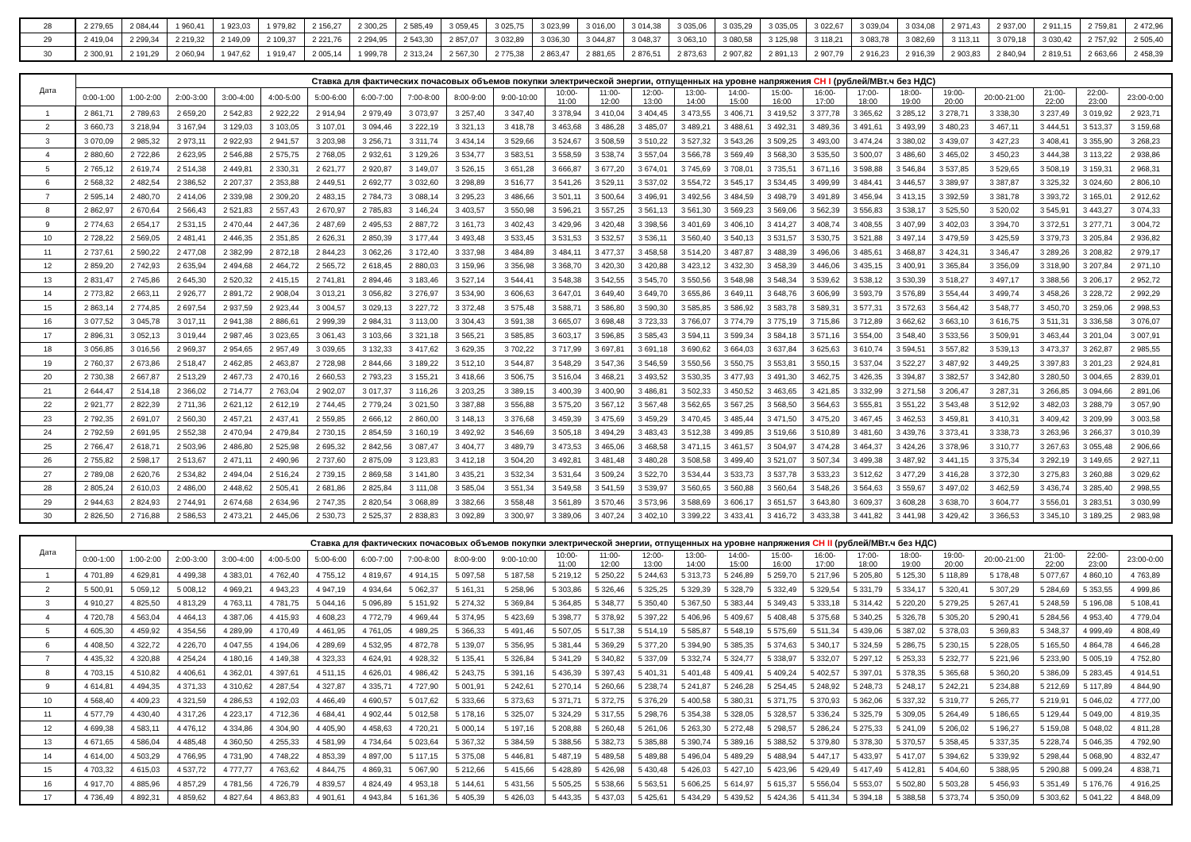| 28 | 2 279,65 | 2 084,44 | 1 960,41 | 1 923,03 | 1 979,82 | 2 156,27 | 2 300,25 | 2 585,49 | 3 059,45 | 3 025,75 | 3 023,99 | 3 016,00 | 3 014,38 | 3 035,06 | 3 035,29 | 3 035,05 | 3 022,67 | 3 039,04 | 3 034,08 | 2 971,43 | 2 937,00 | 2 911,15 | 2 759,81 | 2 472,96 |
| 29 | 2 419,04 | 2 299,34 | 2 219,32 | 2 149,09 | 2 109,37 | 2 221,76 | 2 294,95 | 2 543,30 | 2 857,07 | 3 032,89 | 3 036,30 | 3 044,87 | 3 048,37 | 3 063,10 | 3 080,58 | 3 125,98 | 3 118,21 | 3 083,78 | 3 082,69 | 3 113,11 | 3 079,18 | 3 030,42 | 2 757,92 | 2 505,40 |
| 30 | 2 300,91 | 2 191,29 | 2 060,94 | 1 947,62 | 1 919,47 | 2 005,14 | 1 999,78 | 2 313,24 | 2 567,30 | 2 775,38 | 2 863,47 | 2 881,65 | 2 876,51 | 2 873,63 | 2 907,82 | 2 891,13 | 2 907,79 | 2 916,23 | 2 916,39 | 2 903,83 | 2 840,94 | 2 819,51 | 2 663,66 | 2 458,39 |
| Дата | Ставка для фактических почасовых объемов покупки электрической энергии, отпущенных на уровне напряжения СН I (рублей/МВт.ч без НДС) | | | | | | | | | | | | | | | | | | | | | | | |
| --- | --- | --- | --- | --- | --- | --- | --- | --- | --- | --- | --- | --- | --- | --- | --- | --- | --- | --- | --- | --- | --- | --- | --- | --- |
| | 0:00-1:00 | 1:00-2:00 | 2:00-3:00 | 3:00-4:00 | 4:00-5:00 | 5:00-6:00 | 6:00-7:00 | 7:00-8:00 | 8:00-9:00 | 9:00-10:00 | 10:00- 11:00 | 11:00- 12:00 | 12:00- 13:00 | 13:00- 14:00 | 14:00- 15:00 | 15:00- 16:00 | 16:00- 17:00 | 17:00- 18:00 | 18:00- 19:00 | 19:00- 20:00 | 20:00-21:00 | 21:00- 22:00 | 22:00- 23:00 | 23:00-0:00 |
| 1 | 2 861,71 | 2 789,63 | 2 659,20 | 2 542,83 | 2 922,22 | 2 914,94 | 2 979,49 | 3 073,97 | 3 257,40 | 3 347,40 | 3 378,94 | 3 410,04 | 3 404,45 | 3 473,55 | 3 406,71 | 3 419,52 | 3 377,78 | 3 365,62 | 3 285,12 | 3 278,71 | 3 338,30 | 3 237,49 | 3 019,92 | 2 923,71 |
| 2 | 3 660,73 | 3 218,94 | 3 167,94 | 3 129,03 | 3 103,05 | 3 107,01 | 3 094,46 | 3 222,19 | 3 321,13 | 3 418,78 | 3 463,68 | 3 486,28 | 3 485,07 | 3 489,21 | 3 488,61 | 3 492,31 | 3 489,36 | 3 491,61 | 3 493,99 | 3 480,23 | 3 467,11 | 3 444,51 | 3 513,37 | 3 159,68 |
| 3 | 3 070,09 | 2 985,32 | 2 973,11 | 2 922,93 | 2 941,57 | 3 203,98 | 3 256,71 | 3 311,74 | 3 434,14 | 3 529,66 | 3 524,67 | 3 508,59 | 3 510,22 | 3 527,32 | 3 543,26 | 3 509,25 | 3 493,00 | 3 474,24 | 3 380,02 | 3 439,07 | 3 427,23 | 3 408,41 | 3 355,90 | 3 268,23 |
| 4 | 2 880,60 | 2 722,86 | 2 623,95 | 2 546,88 | 2 575,75 | 2 768,05 | 2 932,61 | 3 129,26 | 3 534,77 | 3 583,51 | 3 558,59 | 3 538,74 | 3 557,04 | 3 566,78 | 3 569,49 | 3 568,30 | 3 535,50 | 3 500,07 | 3 486,60 | 3 465,02 | 3 450,23 | 3 444,38 | 3 113,22 | 2 938,86 |
| 5 | 2 765,12 | 2 619,74 | 2 514,38 | 2 449,81 | 2 330,31 | 2 621,77 | 2 920,87 | 3 149,07 | 3 526,15 | 3 651,28 | 3 666,87 | 3 677,20 | 3 674,01 | 3 745,69 | 3 708,01 | 3 735,51 | 3 671,16 | 3 598,88 | 3 546,84 | 3 537,85 | 3 529,65 | 3 508,19 | 3 159,31 | 2 968,31 |
| 6 | 2 568,32 | 2 482,54 | 2 386,52 | 2 207,37 | 2 353,88 | 2 449,51 | 2 692,77 | 3 032,60 | 3 298,89 | 3 516,77 | 3 541,26 | 3 529,11 | 3 537,02 | 3 554,72 | 3 545,17 | 3 534,45 | 3 499,99 | 3 484,41 | 3 446,57 | 3 389,97 | 3 387,87 | 3 325,32 | 3 024,60 | 2 806,10 |
| 7 | 2 595,14 | 2 480,70 | 2 414,06 | 2 339,98 | 2 309,20 | 2 483,15 | 2 784,73 | 3 088,14 | 3 295,23 | 3 486,66 | 3 501,11 | 3 500,64 | 3 496,91 | 3 492,56 | 3 484,59 | 3 498,79 | 3 491,89 | 3 456,94 | 3 413,15 | 3 392,59 | 3 381,78 | 3 393,72 | 3 165,01 | 2 912,62 |
| 8 | 2 862,97 | 2 670,64 | 2 566,43 | 2 521,83 | 2 557,43 | 2 670,97 | 2 785,83 | 3 146,24 | 3 403,57 | 3 550,98 | 3 596,21 | 3 557,25 | 3 561,13 | 3 561,30 | 3 569,23 | 3 569,06 | 3 562,39 | 3 556,83 | 3 538,17 | 3 525,50 | 3 520,02 | 3 545,91 | 3 443,27 | 3 074,33 |
| 9 | 2 774,63 | 2 654,17 | 2 531,15 | 2 470,44 | 2 447,36 | 2 487,69 | 2 495,53 | 2 887,72 | 3 161,73 | 3 402,43 | 3 429,96 | 3 420,48 | 3 398,56 | 3 401,69 | 3 406,10 | 3 414,27 | 3 408,74 | 3 408,55 | 3 407,99 | 3 402,03 | 3 394,70 | 3 372,51 | 3 277,71 | 3 004,72 |
| 10 | 2 728,22 | 2 569,05 | 2 481,41 | 2 446,35 | 2 351,85 | 2 626,31 | 2 850,39 | 3 177,44 | 3 493,48 | 3 533,45 | 3 531,53 | 3 532,57 | 3 536,11 | 3 560,40 | 3 540,13 | 3 531,57 | 3 530,75 | 3 521,88 | 3 497,14 | 3 479,59 | 3 425,59 | 3 379,73 | 3 205,84 | 2 936,82 |
| 11 | 2 737,61 | 2 590,22 | 2 477,08 | 2 382,99 | 2 872,18 | 2 844,23 | 3 062,26 | 3 172,40 | 3 337,98 | 3 484,89 | 3 484,11 | 3 477,37 | 3 458,58 | 3 514,20 | 3 487,87 | 3 488,39 | 3 496,06 | 3 485,61 | 3 468,87 | 3 424,31 | 3 346,47 | 3 289,26 | 3 208,82 | 2 979,17 |
| 12 | 2 859,20 | 2 742,93 | 2 635,94 | 2 494,68 | 2 464,72 | 2 565,72 | 2 618,45 | 2 880,03 | 3 159,96 | 3 356,98 | 3 368,70 | 3 420,30 | 3 420,88 | 3 423,12 | 3 432,30 | 3 458,39 | 3 446,06 | 3 435,15 | 3 400,91 | 3 365,84 | 3 356,09 | 3 318,90 | 3 207,84 | 2 971,10 |
| 13 | 2 831,47 | 2 745,86 | 2 645,30 | 2 520,32 | 2 415,15 | 2 741,81 | 2 894,46 | 3 183,46 | 3 527,14 | 3 544,41 | 3 548,38 | 3 542,55 | 3 545,70 | 3 550,56 | 3 548,98 | 3 548,34 | 3 539,62 | 3 538,12 | 3 530,39 | 3 518,27 | 3 497,17 | 3 388,56 | 3 206,17 | 2 952,72 |
| 14 | 2 773,82 | 2 663,11 | 2 926,77 | 2 891,72 | 2 908,04 | 3 013,21 | 3 056,82 | 3 276,97 | 3 534,90 | 3 606,63 | 3 647,01 | 3 649,40 | 3 649,70 | 3 655,86 | 3 649,11 | 3 648,76 | 3 606,99 | 3 593,79 | 3 576,89 | 3 554,44 | 3 499,74 | 3 458,26 | 3 228,72 | 2 992,29 |
| 15 | 2 863,14 | 2 774,85 | 2 697,54 | 2 937,59 | 2 923,44 | 3 004,57 | 3 029,13 | 3 227,72 | 3 372,48 | 3 575,48 | 3 588,71 | 3 586,80 | 3 590,30 | 3 585,85 | 3 586,92 | 3 583,78 | 3 589,31 | 3 577,31 | 3 572,63 | 3 564,42 | 3 548,77 | 3 450,70 | 3 259,06 | 2 998,53 |
| 16 | 3 077,52 | 3 045,78 | 3 017,11 | 2 941,38 | 2 886,61 | 2 999,39 | 2 984,31 | 3 113,00 | 3 304,43 | 3 591,38 | 3 665,07 | 3 698,48 | 3 723,33 | 3 766,07 | 3 774,79 | 3 775,19 | 3 715,86 | 3 712,89 | 3 662,62 | 3 663,10 | 3 616,75 | 3 511,31 | 3 336,58 | 3 076,07 |
| 17 | 2 896,31 | 3 052,13 | 3 019,44 | 2 987,46 | 3 023,65 | 3 061,43 | 3 103,66 | 3 321,18 | 3 565,21 | 3 585,85 | 3 603,17 | 3 596,85 | 3 585,43 | 3 594,11 | 3 599,34 | 3 584,18 | 3 571,16 | 3 554,00 | 3 548,40 | 3 533,56 | 3 509,91 | 3 463,44 | 3 201,04 | 3 007,91 |
| 18 | 3 056,85 | 3 016,56 | 2 969,37 | 2 954,65 | 2 957,49 | 3 039,65 | 3 132,33 | 3 417,62 | 3 629,35 | 3 702,22 | 3 717,99 | 3 697,81 | 3 691,18 | 3 690,62 | 3 664,03 | 3 637,84 | 3 625,63 | 3 610,74 | 3 594,51 | 3 557,82 | 3 539,13 | 3 473,37 | 3 262,87 | 2 985,55 |
| 19 | 2 760,37 | 2 673,86 | 2 518,47 | 2 462,85 | 2 463,87 | 2 728,98 | 2 844,66 | 3 189,22 | 3 512,10 | 3 544,87 | 3 548,29 | 3 547,36 | 3 546,59 | 3 550,56 | 3 550,75 | 3 553,81 | 3 550,15 | 3 537,04 | 3 522,27 | 3 487,92 | 3 449,25 | 3 397,83 | 3 201,23 | 2 924,81 |
| 20 | 2 730,38 | 2 667,87 | 2 513,29 | 2 467,73 | 2 470,16 | 2 660,53 | 2 793,23 | 3 155,21 | 3 418,66 | 3 506,75 | 3 516,04 | 3 468,21 | 3 493,52 | 3 530,35 | 3 477,93 | 3 491,30 | 3 462,75 | 3 426,35 | 3 394,87 | 3 382,57 | 3 342,80 | 3 280,50 | 3 004,65 | 2 839,01 |
| 21 | 2 644,47 | 2 514,18 | 2 366,02 | 2 714,77 | 2 763,04 | 2 902,07 | 3 017,37 | 3 116,26 | 3 203,25 | 3 389,15 | 3 400,39 | 3 400,90 | 3 486,81 | 3 502,33 | 3 450,52 | 3 463,65 | 3 421,85 | 3 332,99 | 3 271,58 | 3 206,47 | 3 287,31 | 3 266,85 | 3 094,66 | 2 891,06 |
| 22 | 2 921,77 | 2 822,39 | 2 711,36 | 2 621,12 | 2 612,19 | 2 744,45 | 2 779,24 | 3 021,50 | 3 387,88 | 3 556,88 | 3 575,20 | 3 567,12 | 3 567,48 | 3 562,65 | 3 567,25 | 3 568,50 | 3 564,63 | 3 555,81 | 3 551,22 | 3 543,48 | 3 512,92 | 3 482,03 | 3 288,79 | 3 057,90 |
| 23 | 2 792,35 | 2 691,07 | 2 560,30 | 2 457,21 | 2 437,41 | 2 559,85 | 2 666,12 | 2 860,00 | 3 148,13 | 3 376,68 | 3 459,39 | 3 475,69 | 3 459,29 | 3 470,45 | 3 485,44 | 3 471,50 | 3 475,20 | 3 467,45 | 3 462,53 | 3 459,81 | 3 410,31 | 3 409,42 | 3 209,99 | 3 003,58 |
| 24 | 2 792,59 | 2 691,95 | 2 552,38 | 2 470,94 | 2 479,84 | 2 730,15 | 2 854,59 | 3 160,19 | 3 492,92 | 3 546,69 | 3 505,18 | 3 494,29 | 3 483,43 | 3 512,38 | 3 499,85 | 3 519,66 | 3 510,89 | 3 481,60 | 3 439,76 | 3 373,41 | 3 338,73 | 3 263,96 | 3 266,37 | 3 010,39 |
| 25 | 2 766,47 | 2 618,71 | 2 503,96 | 2 486,80 | 2 525,98 | 2 695,32 | 2 842,56 | 3 087,47 | 3 404,77 | 3 489,79 | 3 473,53 | 3 465,06 | 3 468,58 | 3 471,15 | 3 461,57 | 3 504,97 | 3 474,28 | 3 464,37 | 3 424,26 | 3 378,96 | 3 310,77 | 3 267,63 | 3 055,48 | 2 906,66 |
| 26 | 2 755,82 | 2 598,17 | 2 513,67 | 2 471,11 | 2 490,96 | 2 737,60 | 2 875,09 | 3 123,83 | 3 412,18 | 3 504,20 | 3 492,81 | 3 481,48 | 3 480,28 | 3 508,58 | 3 499,40 | 3 521,07 | 3 507,34 | 3 499,38 | 3 487,92 | 3 441,15 | 3 375,34 | 3 292,19 | 3 149,65 | 2 927,11 |
| 27 | 2 789,08 | 2 620,76 | 2 534,82 | 2 494,04 | 2 516,24 | 2 739,15 | 2 869,58 | 3 141,80 | 3 435,21 | 3 532,34 | 3 531,64 | 3 509,24 | 3 522,70 | 3 534,44 | 3 533,73 | 3 537,78 | 3 533,23 | 3 512,62 | 3 477,29 | 3 416,28 | 3 372,30 | 3 275,83 | 3 260,88 | 3 029,62 |
| 28 | 2 805,24 | 2 610,03 | 2 486,00 | 2 448,62 | 2 505,41 | 2 681,86 | 2 825,84 | 3 111,08 | 3 585,04 | 3 551,34 | 3 549,58 | 3 541,59 | 3 539,97 | 3 560,65 | 3 560,88 | 3 560,64 | 3 548,26 | 3 564,63 | 3 559,67 | 3 497,02 | 3 462,59 | 3 436,74 | 3 285,40 | 2 998,55 |
| 29 | 2 944,63 | 2 824,93 | 2 744,91 | 2 674,68 | 2 634,96 | 2 747,35 | 2 820,54 | 3 068,89 | 3 382,66 | 3 558,48 | 3 561,89 | 3 570,46 | 3 573,96 | 3 588,69 | 3 606,17 | 3 651,57 | 3 643,80 | 3 609,37 | 3 608,28 | 3 638,70 | 3 604,77 | 3 556,01 | 3 283,51 | 3 030,99 |
| 30 | 2 826,50 | 2 716,88 | 2 586,53 | 2 473,21 | 2 445,06 | 2 530,73 | 2 525,37 | 2 838,83 | 3 092,89 | 3 300,97 | 3 389,06 | 3 407,24 | 3 402,10 | 3 399,22 | 3 433,41 | 3 416,72 | 3 433,38 | 3 441,82 | 3 441,98 | 3 429,42 | 3 366,53 | 3 345,10 | 3 189,25 | 2 983,98 |
| Дата | Ставка для фактических почасовых объемов покупки электрической энергии, отпущенных на уровне напряжения СН II (рублей/МВт.ч без НДС) | | | | | | | | | | | | | | | | | | | | | | | |
| --- | --- | --- | --- | --- | --- | --- | --- | --- | --- | --- | --- | --- | --- | --- | --- | --- | --- | --- | --- | --- | --- | --- | --- | --- |
| | 0:00-1:00 | 1:00-2:00 | 2:00-3:00 | 3:00-4:00 | 4:00-5:00 | 5:00-6:00 | 6:00-7:00 | 7:00-8:00 | 8:00-9:00 | 9:00-10:00 | 10:00- 11:00 | 11:00- 12:00 | 12:00- 13:00 | 13:00- 14:00 | 14:00- 15:00 | 15:00- 16:00 | 16:00- 17:00 | 17:00- 18:00 | 18:00- 19:00 | 19:00- 20:00 | 20:00-21:00 | 21:00- 22:00 | 22:00- 23:00 | 23:00-0:00 |
| 1 | 4 701,89 | 4 629,81 | 4 499,38 | 4 383,01 | 4 762,40 | 4 755,12 | 4 819,67 | 4 914,15 | 5 097,58 | 5 187,58 | 5 219,12 | 5 250,22 | 5 244,63 | 5 313,73 | 5 246,89 | 5 259,70 | 5 217,96 | 5 205,80 | 5 125,30 | 5 118,89 | 5 178,48 | 5 077,67 | 4 860,10 | 4 763,89 |
| 2 | 5 500,91 | 5 059,12 | 5 008,12 | 4 969,21 | 4 943,23 | 4 947,19 | 4 934,64 | 5 062,37 | 5 161,31 | 5 258,96 | 5 303,86 | 5 326,46 | 5 325,25 | 5 329,39 | 5 328,79 | 5 332,49 | 5 329,54 | 5 331,79 | 5 334,17 | 5 320,41 | 5 307,29 | 5 284,69 | 5 353,55 | 4 999,86 |
| 3 | 4 910,27 | 4 825,50 | 4 813,29 | 4 763,11 | 4 781,75 | 5 044,16 | 5 096,89 | 5 151,92 | 5 274,32 | 5 369,84 | 5 364,85 | 5 348,77 | 5 350,40 | 5 367,50 | 5 383,44 | 5 349,43 | 5 333,18 | 5 314,42 | 5 220,20 | 5 279,25 | 5 267,41 | 5 248,59 | 5 196,08 | 5 108,41 |
| 4 | 4 720,78 | 4 563,04 | 4 464,13 | 4 387,06 | 4 415,93 | 4 608,23 | 4 772,79 | 4 969,44 | 5 374,95 | 5 423,69 | 5 398,77 | 5 378,92 | 5 397,22 | 5 406,96 | 5 409,67 | 5 408,48 | 5 375,68 | 5 340,25 | 5 326,78 | 5 305,20 | 5 290,41 | 5 284,56 | 4 953,40 | 4 779,04 |
| 5 | 4 605,30 | 4 459,92 | 4 354,56 | 4 289,99 | 4 170,49 | 4 461,95 | 4 761,05 | 4 989,25 | 5 366,33 | 5 491,46 | 5 507,05 | 5 517,38 | 5 514,19 | 5 585,87 | 5 548,19 | 5 575,69 | 5 511,34 | 5 439,06 | 5 387,02 | 5 378,03 | 5 369,83 | 5 348,37 | 4 999,49 | 4 808,49 |
| 6 | 4 408,50 | 4 322,72 | 4 226,70 | 4 047,55 | 4 194,06 | 4 289,69 | 4 532,95 | 4 872,78 | 5 139,07 | 5 356,95 | 5 381,44 | 5 369,29 | 5 377,20 | 5 394,90 | 5 385,35 | 5 374,63 | 5 340,17 | 5 324,59 | 5 286,75 | 5 230,15 | 5 228,05 | 5 165,50 | 4 864,78 | 4 646,28 |
| 7 | 4 435,32 | 4 320,88 | 4 254,24 | 4 180,16 | 4 149,38 | 4 323,33 | 4 624,91 | 4 928,32 | 5 135,41 | 5 326,84 | 5 341,29 | 5 340,82 | 5 337,09 | 5 332,74 | 5 324,77 | 5 338,97 | 5 332,07 | 5 297,12 | 5 253,33 | 5 232,77 | 5 221,96 | 5 233,90 | 5 005,19 | 4 752,80 |
| 8 | 4 703,15 | 4 510,82 | 4 406,61 | 4 362,01 | 4 397,61 | 4 511,15 | 4 626,01 | 4 986,42 | 5 243,75 | 5 391,16 | 5 436,39 | 5 397,43 | 5 401,31 | 5 401,48 | 5 409,41 | 5 409,24 | 5 402,57 | 5 397,01 | 5 378,35 | 5 365,68 | 5 360,20 | 5 386,09 | 5 283,45 | 4 914,51 |
| 9 | 4 614,81 | 4 494,35 | 4 371,33 | 4 310,62 | 4 287,54 | 4 327,87 | 4 335,71 | 4 727,90 | 5 001,91 | 5 242,61 | 5 270,14 | 5 260,66 | 5 238,74 | 5 241,87 | 5 246,28 | 5 254,45 | 5 248,92 | 5 248,73 | 5 248,17 | 5 242,21 | 5 234,88 | 5 212,69 | 5 117,89 | 4 844,90 |
| 10 | 4 568,40 | 4 409,23 | 4 321,59 | 4 286,53 | 4 192,03 | 4 466,49 | 4 690,57 | 5 017,62 | 5 333,66 | 5 373,63 | 5 371,71 | 5 372,75 | 5 376,29 | 5 400,58 | 5 380,31 | 5 371,75 | 5 370,93 | 5 362,06 | 5 337,32 | 5 319,77 | 5 265,77 | 5 219,91 | 5 046,02 | 4 777,00 |
| 11 | 4 577,79 | 4 430,40 | 4 317,26 | 4 223,17 | 4 712,36 | 4 684,41 | 4 902,44 | 5 012,58 | 5 178,16 | 5 325,07 | 5 324,29 | 5 317,55 | 5 298,76 | 5 354,38 | 5 328,05 | 5 328,57 | 5 336,24 | 5 325,79 | 5 309,05 | 5 264,49 | 5 186,65 | 5 129,44 | 5 049,00 | 4 819,35 |
| 12 | 4 699,38 | 4 583,11 | 4 476,12 | 4 334,86 | 4 304,90 | 4 405,90 | 4 458,63 | 4 720,21 | 5 000,14 | 5 197,16 | 5 208,88 | 5 260,48 | 5 261,06 | 5 263,30 | 5 272,48 | 5 298,57 | 5 286,24 | 5 275,33 | 5 241,09 | 5 206,02 | 5 196,27 | 5 159,08 | 5 048,02 | 4 811,28 |
| 13 | 4 671,65 | 4 586,04 | 4 485,48 | 4 360,50 | 4 255,33 | 4 581,99 | 4 734,64 | 5 023,64 | 5 367,32 | 5 384,59 | 5 388,56 | 5 382,73 | 5 385,88 | 5 390,74 | 5 389,16 | 5 388,52 | 5 379,80 | 5 378,30 | 5 370,57 | 5 358,45 | 5 337,35 | 5 228,74 | 5 046,35 | 4 792,90 |
| 14 | 4 614,00 | 4 503,29 | 4 766,95 | 4 731,90 | 4 748,22 | 4 853,39 | 4 897,00 | 5 117,15 | 5 375,08 | 5 446,81 | 5 487,19 | 5 489,58 | 5 489,88 | 5 496,04 | 5 489,29 | 5 488,94 | 5 447,17 | 5 433,97 | 5 417,07 | 5 394,62 | 5 339,92 | 5 298,44 | 5 068,90 | 4 832,47 |
| 15 | 4 703,32 | 4 615,03 | 4 537,72 | 4 777,77 | 4 763,62 | 4 844,75 | 4 869,31 | 5 067,90 | 5 212,66 | 5 415,66 | 5 428,89 | 5 426,98 | 5 430,48 | 5 426,03 | 5 427,10 | 5 423,96 | 5 429,49 | 5 417,49 | 5 412,81 | 5 404,60 | 5 388,95 | 5 290,88 | 5 099,24 | 4 838,71 |
| 16 | 4 917,70 | 4 885,96 | 4 857,29 | 4 781,56 | 4 726,79 | 4 839,57 | 4 824,49 | 4 953,18 | 5 144,61 | 5 431,56 | 5 505,25 | 5 538,66 | 5 563,51 | 5 606,25 | 5 614,97 | 5 615,37 | 5 556,04 | 5 553,07 | 5 502,80 | 5 503,28 | 5 456,93 | 5 351,49 | 5 176,76 | 4 916,25 |
| 17 | 4 736,49 | 4 892,31 | 4 859,62 | 4 827,64 | 4 863,83 | 4 901,61 | 4 943,84 | 5 161,36 | 5 405,39 | 5 426,03 | 5 443,35 | 5 437,03 | 5 425,61 | 5 434,29 | 5 439,52 | 5 424,36 | 5 411,34 | 5 394,18 | 5 388,58 | 5 373,74 | 5 350,09 | 5 303,62 | 5 041,22 | 4 848,09 |